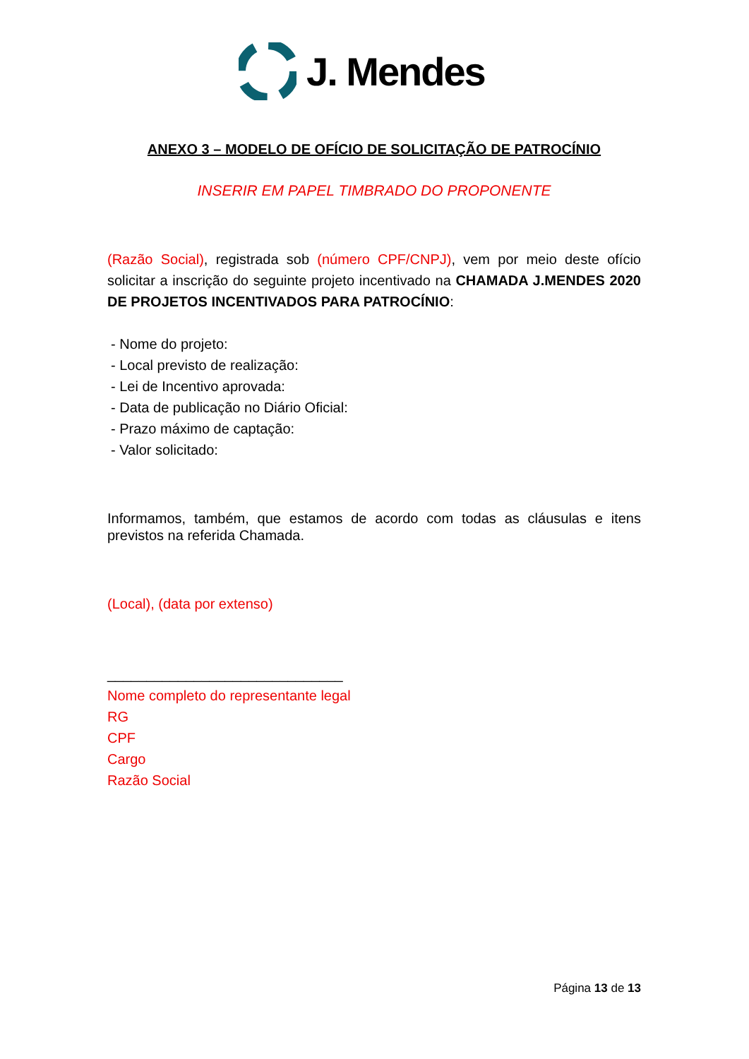J. Mendes
ANEXO 3 – MODELO DE OFÍCIO DE SOLICITAÇÃO DE PATROCÍNIO
INSERIR EM PAPEL TIMBRADO DO PROPONENTE
(Razão Social), registrada sob (número CPF/CNPJ), vem por meio deste ofício solicitar a inscrição do seguinte projeto incentivado na CHAMADA J.MENDES 2020 DE PROJETOS INCENTIVADOS PARA PATROCÍNIO:
- Nome do projeto:
- Local previsto de realização:
- Lei de Incentivo aprovada:
- Data de publicação no Diário Oficial:
- Prazo máximo de captação:
- Valor solicitado:
Informamos, também, que estamos de acordo com todas as cláusulas e itens previstos na referida Chamada.
(Local), (data por extenso)
______________________________
Nome completo do representante legal
RG
CPF
Cargo
Razão Social
Página 13 de 13